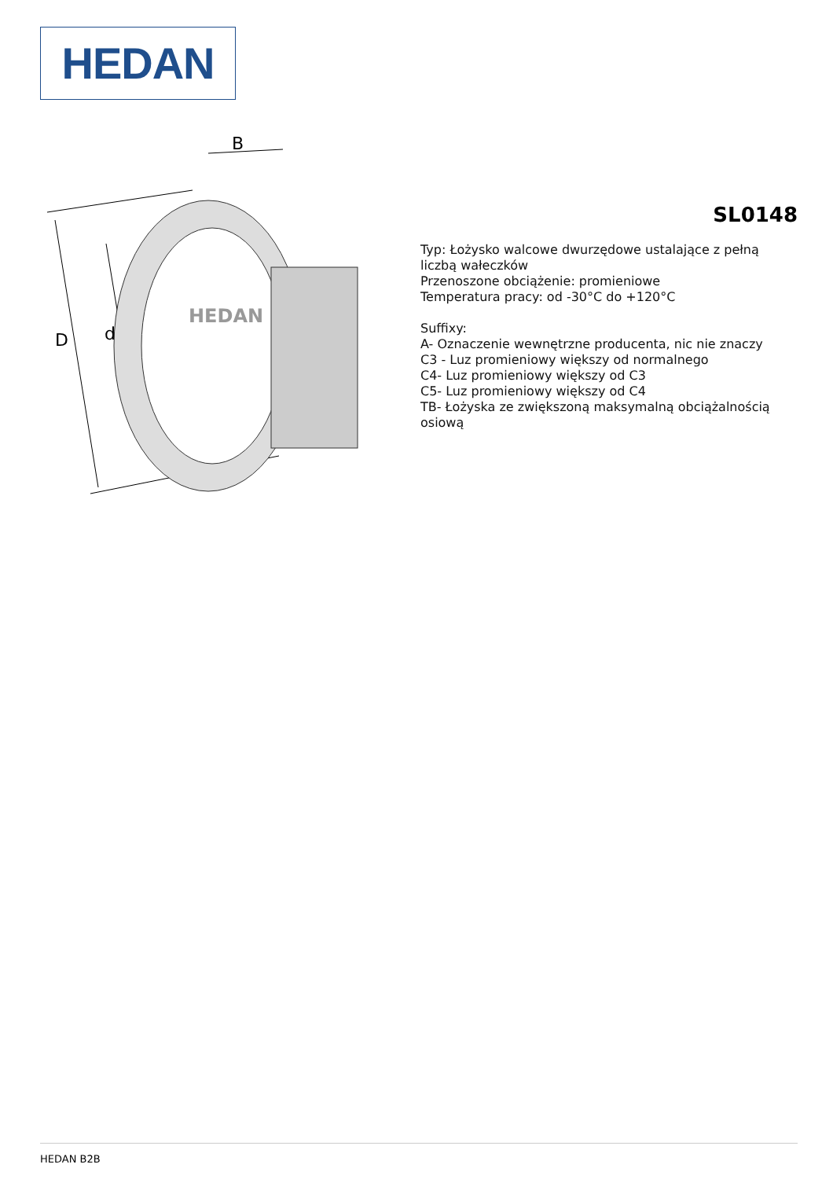HEDAN
B
D
d
HEDAN
SL0148
Typ: Łożysko walcowe dwurzędowe ustalające z pełną liczbą wałeczków
Przenoszone obciążenie: promieniowe
Temperatura pracy: od -30°C do +120°C
Suffixy:
A- Oznaczenie wewnętrzne producenta, nic nie znaczy
C3 - Luz promieniowy większy od normalnego
C4- Luz promieniowy większy od C3
C5- Luz promieniowy większy od C4
TB- Łożyska ze zwiększoną maksymalną obciążalnością osiową
HEDAN B2B